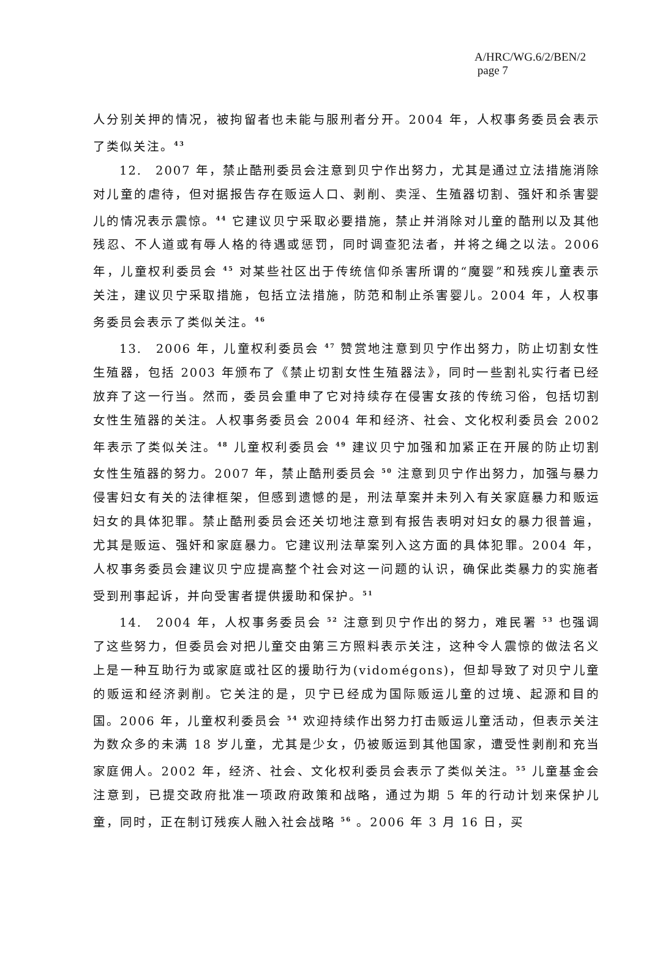A/HRC/WG.6/2/BEN/2
page 7
人分别关押的情况，被拘留者也未能与服刑者分开。2004 年，人权事务委员会表示了类似关注。<sup>43</sup>
12.　2007 年，禁止酷刑委员会注意到贝宁作出努力，尤其是通过立法措施消除对儿童的虐待，但对据报告存在贩运人口、剥削、卖淫、生殖器切割、强奸和杀害婴儿的情况表示震惊。<sup>44</sup> 它建议贝宁采取必要措施，禁止并消除对儿童的酷刑以及其他残忍、不人道或有辱人格的待遇或惩罚，同时调查犯法者，并将之绳之以法。2006 年，儿童权利委员会 <sup>45</sup> 对某些社区出于传统信仰杀害所谓的“魔婴”和残疾儿童表示关注，建议贝宁采取措施，包括立法措施，防范和制止杀害婴儿。2004 年，人权事务委员会表示了类似关注。<sup>46</sup>
13.　2006 年，儿童权利委员会 <sup>47</sup> 赞赏地注意到贝宁作出努力，防止切割女性生殖器，包括 2003 年颁布了《禁止切割女性生殖器法》，同时一些割礼实行者已经放弃了这一行当。然而，委员会重申了它对持续存在侵害女孩的传统习俗，包括切割女性生殖器的关注。人权事务委员会 2004 年和经济、社会、文化权利委员会 2002 年表示了类似关注。<sup>48</sup> 儿童权利委员会 <sup>49</sup> 建议贝宁加强和加紧正在开展的防止切割女性生殖器的努力。2007 年，禁止酷刑委员会 <sup>50</sup> 注意到贝宁作出努力，加强与暴力侵害妇女有关的法律框架，但感到遗憾的是，刑法草案并未列入有关家庭暴力和贩运妇女的具体犯罪。禁止酷刑委员会还关切地注意到有报告表明对妇女的暴力很普遍，尤其是贩运、强奸和家庭暴力。它建议刑法草案列入这方面的具体犯罪。2004 年，人权事务委员会建议贝宁应提高整个社会对这一问题的认识，确保此类暴力的实施者受到刑事起诉，并向受害者提供援助和保护。<sup>51</sup>
14.　2004 年，人权事务委员会 <sup>52</sup> 注意到贝宁作出的努力，难民署 <sup>53</sup> 也强调了这些努力，但委员会对把儿童交由第三方照料表示关注，这种令人震惊的做法名义上是一种互助行为或家庭或社区的援助行为(vidomégons)，但却导致了对贝宁儿童的贩运和经济剥削。它关注的是，贝宁已经成为国际贩运儿童的过境、起源和目的国。2006 年，儿童权利委员会 <sup>54</sup> 欢迎持续作出努力打击贩运儿童活动，但表示关注为数众多的未满 18 岁儿童，尤其是少女，仍被贩运到其他国家，遭受性剥削和充当家庭佣人。2002 年，经济、社会、文化权利委员会表示了类似关注。<sup>55</sup> 儿童基金会注意到，已提交政府批准一项政府政策和战略，通过为期 5 年的行动计划来保护儿童，同时，正在制订残疾人融入社会战略 <sup>56</sup> 。2006 年 3 月 16 日，买